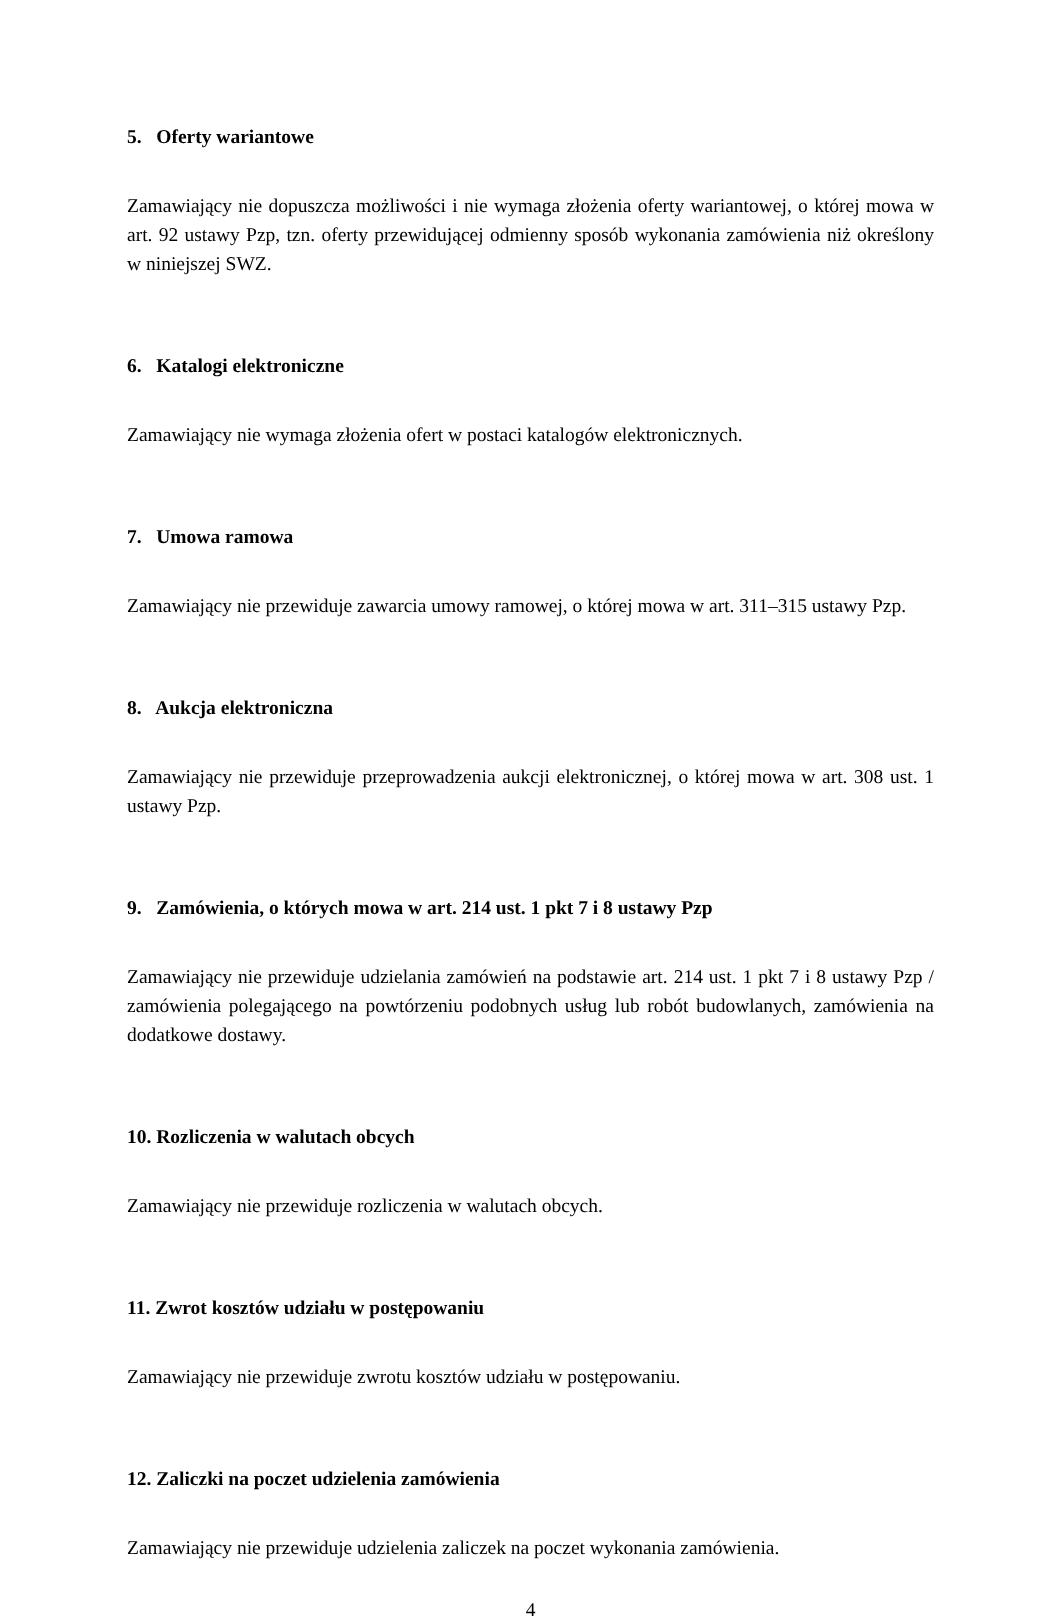5. Oferty wariantowe
Zamawiający nie dopuszcza możliwości i nie wymaga złożenia oferty wariantowej, o której mowa w art. 92 ustawy Pzp, tzn. oferty przewidującej odmienny sposób wykonania zamówienia niż określony w niniejszej SWZ.
6. Katalogi elektroniczne
Zamawiający nie wymaga złożenia ofert w postaci katalogów elektronicznych.
7. Umowa ramowa
Zamawiający nie przewiduje zawarcia umowy ramowej, o której mowa w art. 311–315 ustawy Pzp.
8. Aukcja elektroniczna
Zamawiający nie przewiduje przeprowadzenia aukcji elektronicznej, o której mowa w art. 308 ust. 1 ustawy Pzp.
9. Zamówienia, o których mowa w art. 214 ust. 1 pkt 7 i 8 ustawy Pzp
Zamawiający nie przewiduje udzielania zamówień na podstawie art. 214 ust. 1 pkt 7 i 8 ustawy Pzp / zamówienia polegającego na powtórzeniu podobnych usług lub robót budowlanych, zamówienia na dodatkowe dostawy.
10. Rozliczenia w walutach obcych
Zamawiający nie przewiduje rozliczenia w walutach obcych.
11. Zwrot kosztów udziału w postępowaniu
Zamawiający nie przewiduje zwrotu kosztów udziału w postępowaniu.
12. Zaliczki na poczet udzielenia zamówienia
Zamawiający nie przewiduje udzielenia zaliczek na poczet wykonania zamówienia.
4